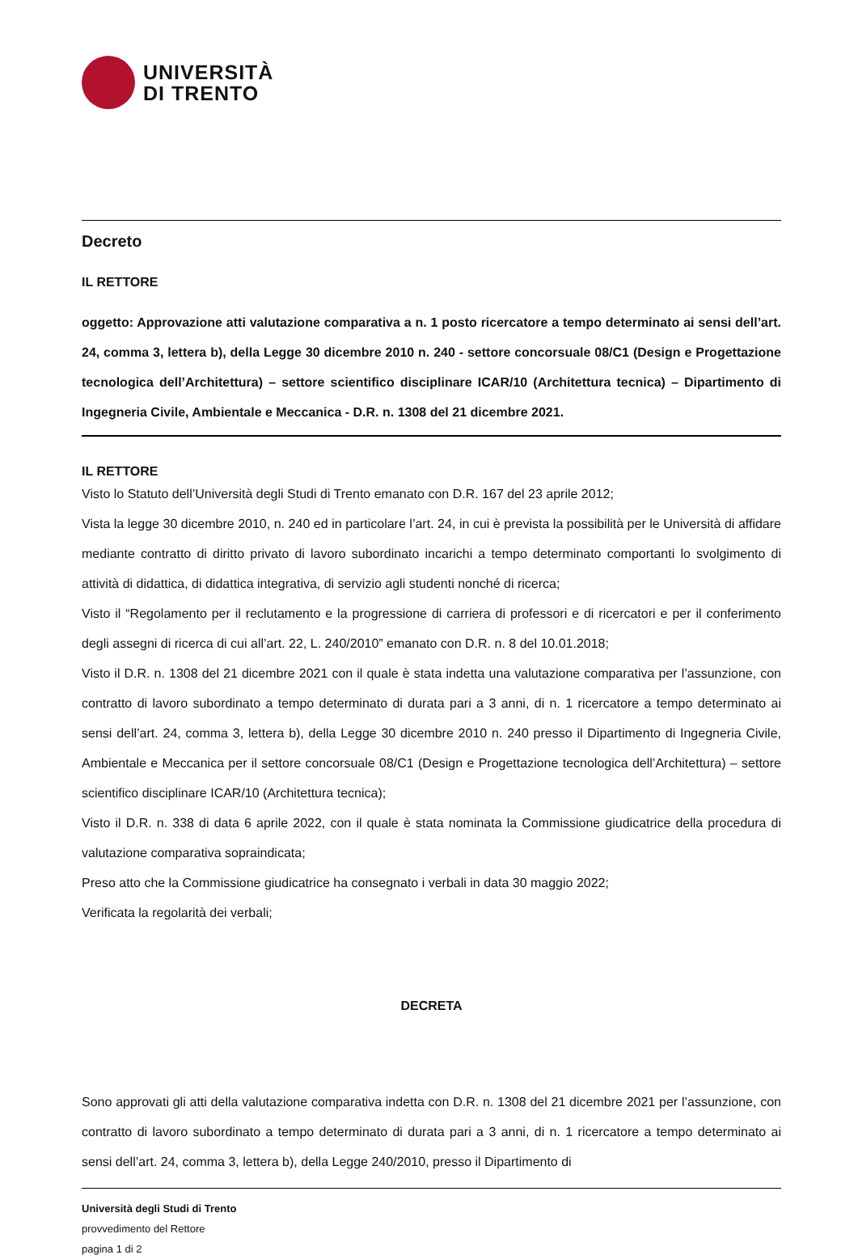UNIVERSITÀ
DI TRENTO
Decreto
IL RETTORE
oggetto: Approvazione atti valutazione comparativa a n. 1 posto ricercatore a tempo determinato ai sensi dell’art. 24, comma 3, lettera b), della Legge 30 dicembre 2010 n. 240 - settore concorsuale 08/C1 (Design e Progettazione tecnologica dell’Architettura) – settore scientifico disciplinare ICAR/10 (Architettura tecnica) – Dipartimento di Ingegneria Civile, Ambientale e Meccanica - D.R. n. 1308 del 21 dicembre 2021.
IL RETTORE
Visto lo Statuto dell’Università degli Studi di Trento emanato con D.R. 167 del 23 aprile 2012;
Vista la legge 30 dicembre 2010, n. 240 ed in particolare l’art. 24, in cui è prevista la possibilità per le Università di affidare mediante contratto di diritto privato di lavoro subordinato incarichi a tempo determinato comportanti lo svolgimento di attività di didattica, di didattica integrativa, di servizio agli studenti nonché di ricerca;
Visto il “Regolamento per il reclutamento e la progressione di carriera di professori e di ricercatori e per il conferimento degli assegni di ricerca di cui all’art. 22, L. 240/2010” emanato con D.R. n. 8 del 10.01.2018;
Visto il D.R. n. 1308 del 21 dicembre 2021 con il quale è stata indetta una valutazione comparativa per l’assunzione, con contratto di lavoro subordinato a tempo determinato di durata pari a 3 anni, di n. 1 ricercatore a tempo determinato ai sensi dell’art. 24, comma 3, lettera b), della Legge 30 dicembre 2010 n. 240 presso il Dipartimento di Ingegneria Civile, Ambientale e Meccanica per il settore concorsuale 08/C1 (Design e Progettazione tecnologica dell’Architettura) – settore scientifico disciplinare ICAR/10 (Architettura tecnica);
Visto il D.R. n. 338 di data 6 aprile 2022, con il quale è stata nominata la Commissione giudicatrice della procedura di valutazione comparativa sopraindicata;
Preso atto che la Commissione giudicatrice ha consegnato i verbali in data 30 maggio 2022;
Verificata la regolarità dei verbali;
DECRETA
Sono approvati gli atti della valutazione comparativa indetta con D.R. n. 1308 del 21 dicembre 2021 per l’assunzione, con contratto di lavoro subordinato a tempo determinato di durata pari a 3 anni, di n. 1 ricercatore a tempo determinato ai sensi dell’art. 24, comma 3, lettera b), della Legge 240/2010, presso il Dipartimento di
Università degli Studi di Trento
provvedimento del Rettore
pagina 1 di 2